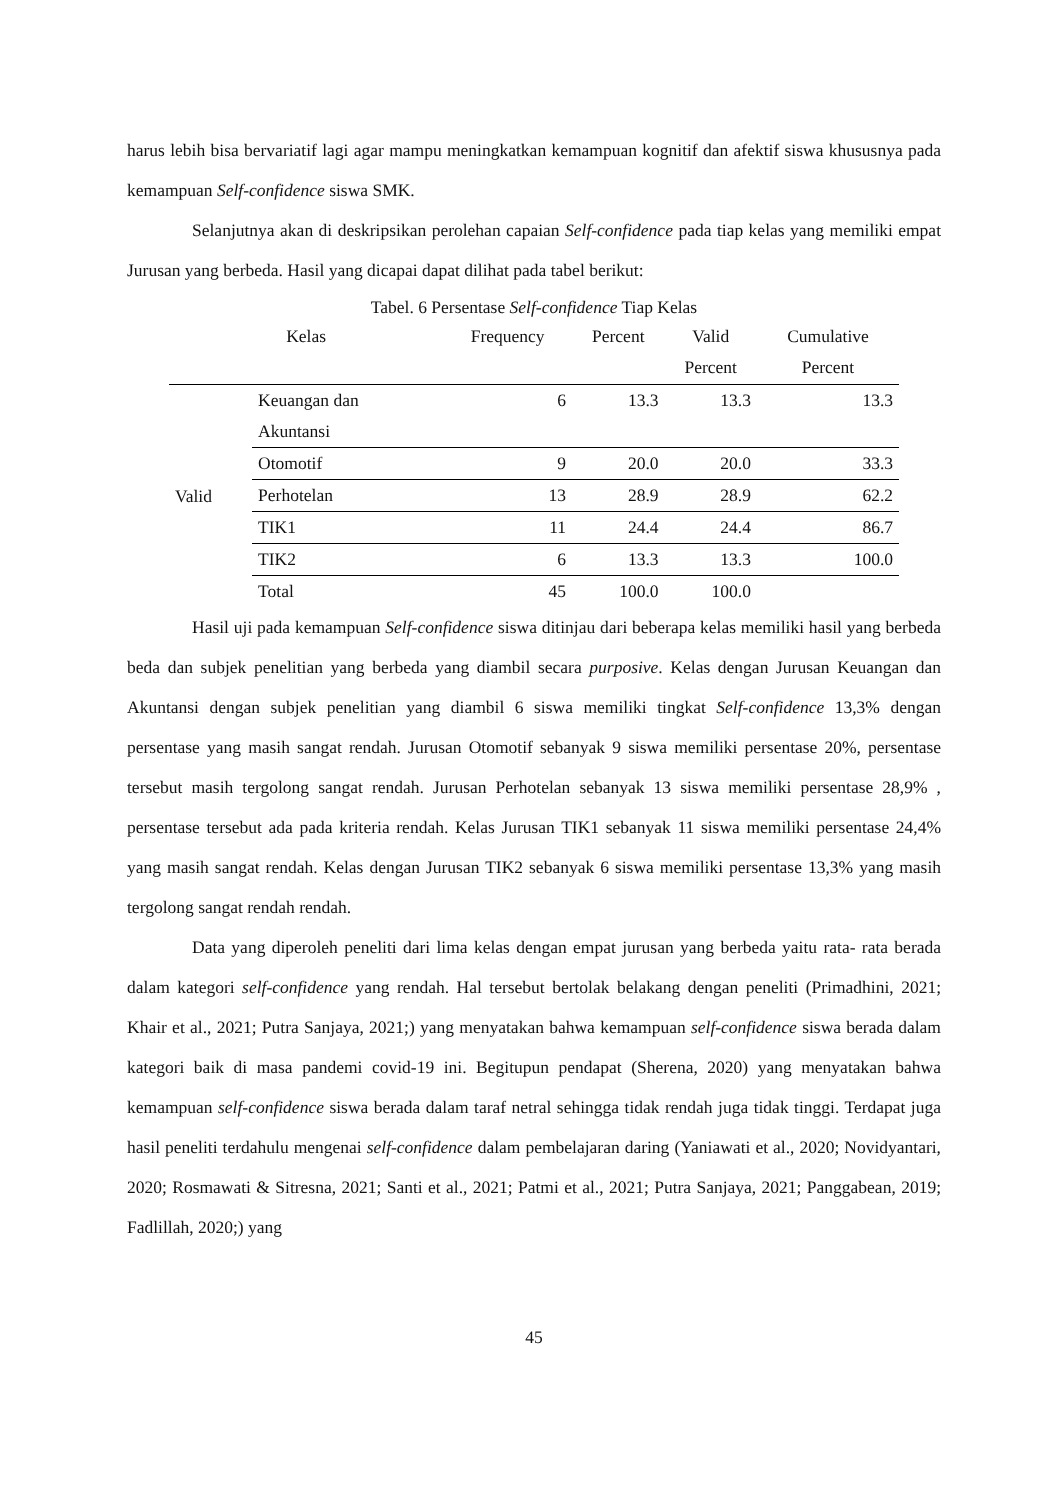harus lebih bisa bervariatif lagi agar mampu meningkatkan kemampuan kognitif dan afektif siswa khususnya pada kemampuan Self-confidence siswa SMK.
Selanjutnya akan di deskripsikan perolehan capaian Self-confidence pada tiap kelas yang memiliki empat Jurusan yang berbeda. Hasil yang dicapai dapat dilihat pada tabel berikut:
Tabel. 6 Persentase Self-confidence Tiap Kelas
| Kelas | | Frequency | Percent | Valid Percent | Cumulative Percent |
| --- | --- | --- | --- | --- | --- |
| Valid | Keuangan dan Akuntansi | 6 | 13.3 | 13.3 | 13.3 |
| | Otomotif | 9 | 20.0 | 20.0 | 33.3 |
| | Perhotelan | 13 | 28.9 | 28.9 | 62.2 |
| | TIK1 | 11 | 24.4 | 24.4 | 86.7 |
| | TIK2 | 6 | 13.3 | 13.3 | 100.0 |
| | Total | 45 | 100.0 | 100.0 | |
Hasil uji pada kemampuan Self-confidence siswa ditinjau dari beberapa kelas memiliki hasil yang berbeda beda dan subjek penelitian yang berbeda yang diambil secara purposive. Kelas dengan Jurusan Keuangan dan Akuntansi dengan subjek penelitian yang diambil 6 siswa memiliki tingkat Self-confidence 13,3% dengan persentase yang masih sangat rendah. Jurusan Otomotif sebanyak 9 siswa memiliki persentase 20%, persentase tersebut masih tergolong sangat rendah. Jurusan Perhotelan sebanyak 13 siswa memiliki persentase 28,9% , persentase tersebut ada pada kriteria rendah. Kelas Jurusan TIK1 sebanyak 11 siswa memiliki persentase 24,4% yang masih sangat rendah. Kelas dengan Jurusan TIK2 sebanyak 6 siswa memiliki persentase 13,3% yang masih tergolong sangat rendah rendah.
Data yang diperoleh peneliti dari lima kelas dengan empat jurusan yang berbeda yaitu rata- rata berada dalam kategori self-confidence yang rendah. Hal tersebut bertolak belakang dengan peneliti (Primadhini, 2021; Khair et al., 2021; Putra Sanjaya, 2021;) yang menyatakan bahwa kemampuan self-confidence siswa berada dalam kategori baik di masa pandemi covid-19 ini. Begitupun pendapat (Sherena, 2020) yang menyatakan bahwa kemampuan self-confidence siswa berada dalam taraf netral sehingga tidak rendah juga tidak tinggi. Terdapat juga hasil peneliti terdahulu mengenai self-confidence dalam pembelajaran daring (Yaniawati et al., 2020; Novidyantari, 2020; Rosmawati & Sitresna, 2021; Santi et al., 2021; Patmi et al., 2021; Putra Sanjaya, 2021; Panggabean, 2019; Fadlillah, 2020;) yang
45